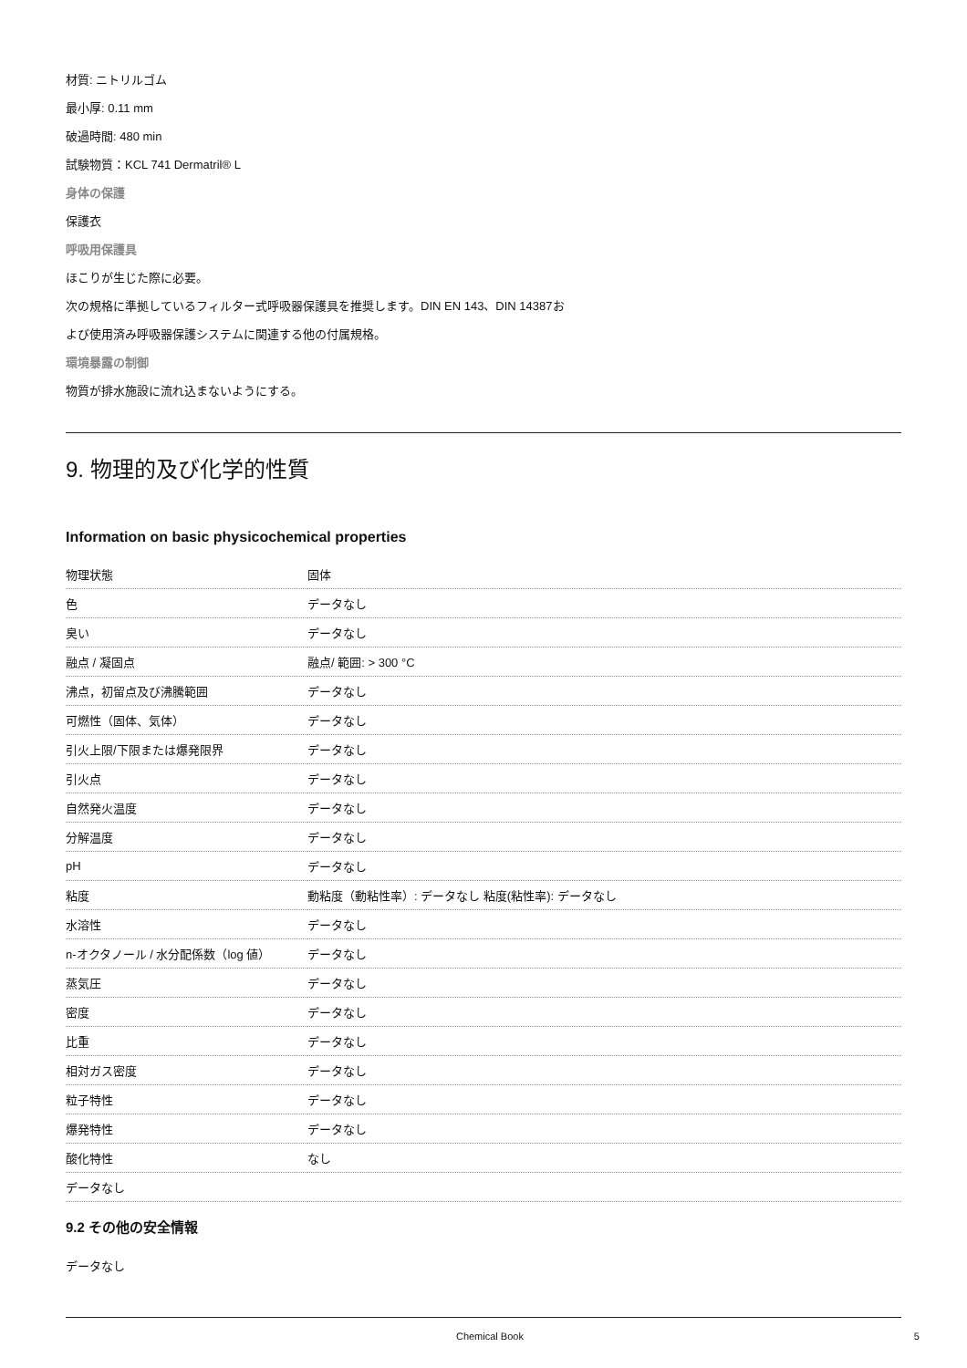材質: ニトリルゴム
最小厚: 0.11 mm
破過時間: 480 min
試験物質：KCL 741 Dermatril® L
身体の保護
保護衣
呼吸用保護具
ほこりが生じた際に必要。
次の規格に準拠しているフィルター式呼吸器保護具を推奨します。DIN EN 143、DIN 14387お
よび使用済み呼吸器保護システムに関連する他の付属規格。
環境暴露の制御
物質が排水施設に流れ込まないようにする。
9. 物理的及び化学的性質
Information on basic physicochemical properties
| 物理状態 | 固体 |
| 色 | データなし |
| 臭い | データなし |
| 融点 / 凝固点 | 融点/ 範囲: > 300 °C |
| 沸点，初留点及び沸騰範囲 | データなし |
| 可燃性（固体、気体） | データなし |
| 引火上限/下限または爆発限界 | データなし |
| 引火点 | データなし |
| 自然発火温度 | データなし |
| 分解温度 | データなし |
| pH | データなし |
| 粘度 | 動粘度（動粘性率）: データなし 粘度(粘性率): データなし |
| 水溶性 | データなし |
| n-オクタノール / 水分配係数（log 値） | データなし |
| 蒸気圧 | データなし |
| 密度 | データなし |
| 比重 | データなし |
| 相対ガス密度 | データなし |
| 粒子特性 | データなし |
| 爆発特性 | データなし |
| 酸化特性 | なし |
| データなし | |
9.2 その他の安全情報
データなし
Chemical Book 5